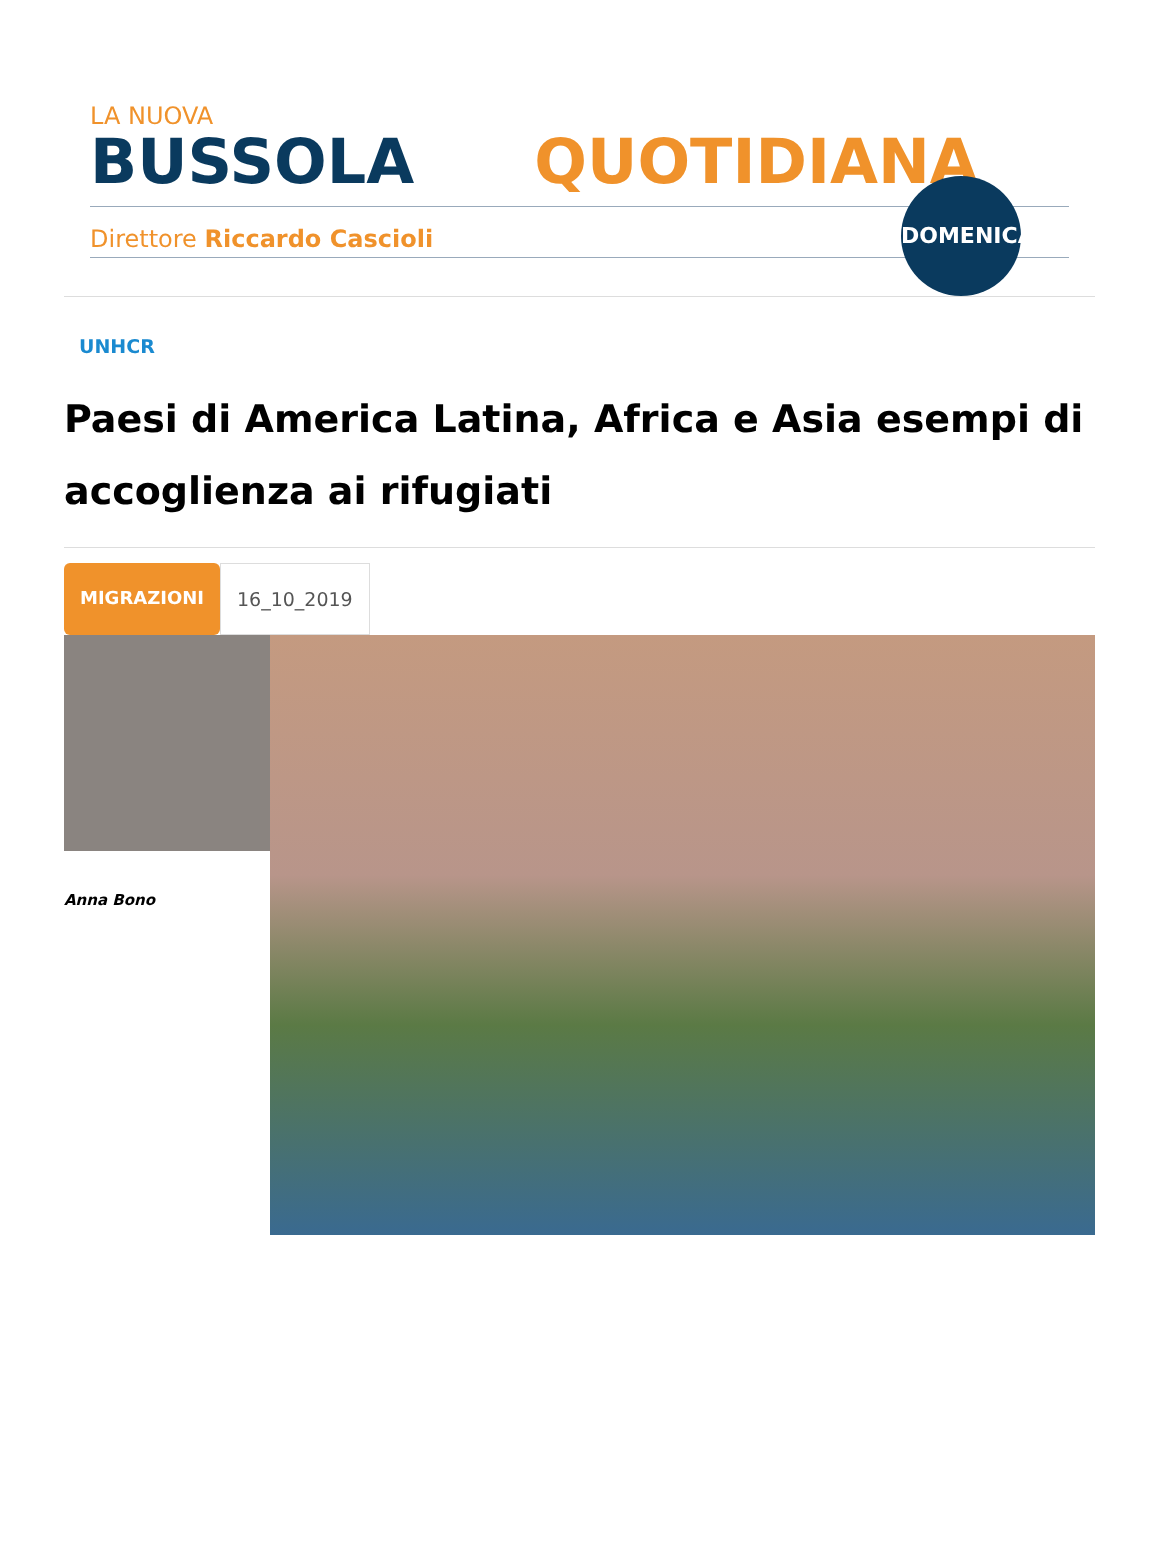LA NUOVA
BUSSOLA QUOTIDIANA
Direttore Riccardo Cascioli
DOMENICA
UNHCR
Paesi di America Latina, Africa e Asia esempi di accoglienza ai rifugiati
MIGRAZIONI 16_10_2019
Anna Bono